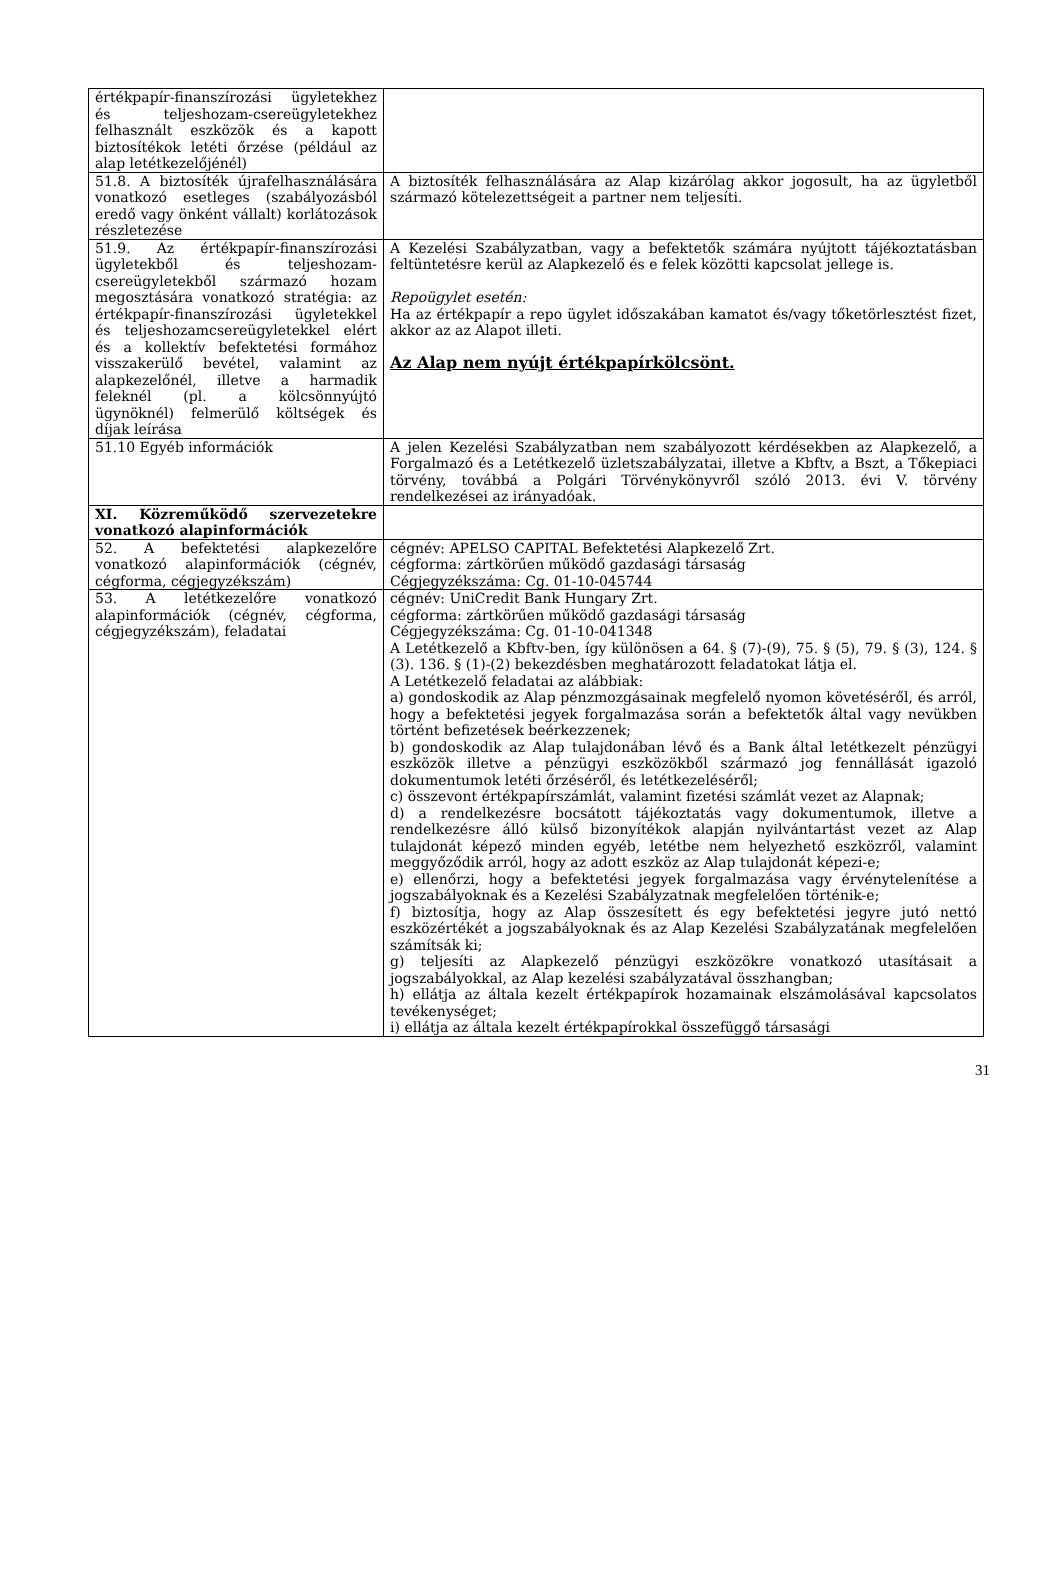| értékpapír-finanszírozási ügyletekhez és teljeshozam-csereügyletekhez felhasznált eszközök és a kapott biztosítékok letéti őrzése (például az alap letétkezelőjénél) | |
| 51.8. A biztosíték újrafelhasználására vonatkozó esetleges (szabályozásból eredő vagy önként vállalt) korlátozások részletezése | A biztosíték felhasználására az Alap kizárólag akkor jogosult, ha az ügyletből származó kötelezettségeit a partner nem teljesíti. |
| 51.9. Az értékpapír-finanszírozási ügyletekből és teljeshozam-csereügyletekből származó hozam megosztására vonatkozó stratégia: az értékpapír-finanszírozási ügyletekkel és teljeshozamcsereügyletekkel elért és a kollektív befektetési formához visszakerülő bevétel, valamint az alapkezelőnél, illetve a harmadik feleknél (pl. a kölcsönnyújtó ügynöknél) felmerülő költségek és díjak leírása | A Kezelési Szabályzatban, vagy a befektetők számára nyújtott tájékoztatásban feltüntetésre kerül az Alapkezelő és e felek közötti kapcsolat jellege is. Repoügylet esetén: Ha az értékpapír a repo ügylet időszakában kamatot és/vagy tőketörlesztést fizet, akkor az az Alapot illeti. Az Alap nem nyújt értékpapírkölcsönt. |
| 51.10 Egyéb információk | A jelen Kezelési Szabályzatban nem szabályozott kérdésekben az Alapkezelő, a Forgalmazó és a Letétkezelő üzletszabályzatai, illetve a Kbftv, a Bszt, a Tőkepiaci törvény, továbbá a Polgári Törvénykönyvről szóló 2013. évi V. törvény rendelkezései az irányadóak. |
| XI. Közreműködő szervezetekre vonatkozó alapinformációk | |
| 52. A befektetési alapkezelőre vonatkozó alapinformációk (cégnév, cégforma, cégjegyzékszám) | cégnév: APELSO CAPITAL Befektetési Alapkezelő Zrt. cégforma: zártkörűen működő gazdasági társaság Cégjegyzékszáma: Cg. 01-10-045744 |
| 53. A letétkezelőre vonatkozó alapinformációk (cégnév, cégforma, cégjegyzékszám), feladatai | cégnév: UniCredit Bank Hungary Zrt. cégforma: zártkörűen működő gazdasági társaság Cégjegyzékszáma: Cg. 01-10-041348 A Letétkezelő a Kbftv-ben, így különösen a 64. § (7)-(9), 75. § (5), 79. § (3), 124. § (3). 136. § (1)-(2) bekezdésben meghatározott feladatokat látja el. A Letétkezelő feladatai az alábbiak: a) gondoskodik az Alap pénzmozgásainak megfelelő nyomon követéséről, és arról, hogy a befektetési jegyek forgalmazása során a befektetők által vagy nevükben történt befizetések beérkezzenek; b) gondoskodik az Alap tulajdonában lévő és a Bank által letétkezelt pénzügyi eszközök illetve a pénzügyi eszközökből származó jog fennállását igazoló dokumentumok letéti őrzéséről, és letétkezeléséről; c) összevont értékpapírszámlát, valamint fizetési számlát vezet az Alapnak; d) a rendelkezésre bocsátott tájékoztatás vagy dokumentumok, illetve a rendelkezésre álló külső bizonyítékok alapján nyilvántartást vezet az Alap tulajdonát képező minden egyéb, letétbe nem helyezhető eszközről, valamint meggyőződik arról, hogy az adott eszköz az Alap tulajdonát képezi-e; e) ellenőrzi, hogy a befektetési jegyek forgalmazása vagy érvénytelenítése a jogszabályoknak és a Kezelési Szabályzatnak megfelelően történik-e; f) biztosítja, hogy az Alap összesített és egy befektetési jegyre jutó nettó eszközértékét a jogszabályoknak és az Alap Kezelési Szabályzatának megfelelően számítsák ki; g) teljesíti az Alapkezelő pénzügyi eszközökre vonatkozó utasításait a jogszabályokkal, az Alap kezelési szabályzatával összhangban; h) ellátja az általa kezelt értékpapírok hozamainak elszámolásával kapcsolatos tevékenységet; i) ellátja az általa kezelt értékpapírokkal összefüggő társasági |
31